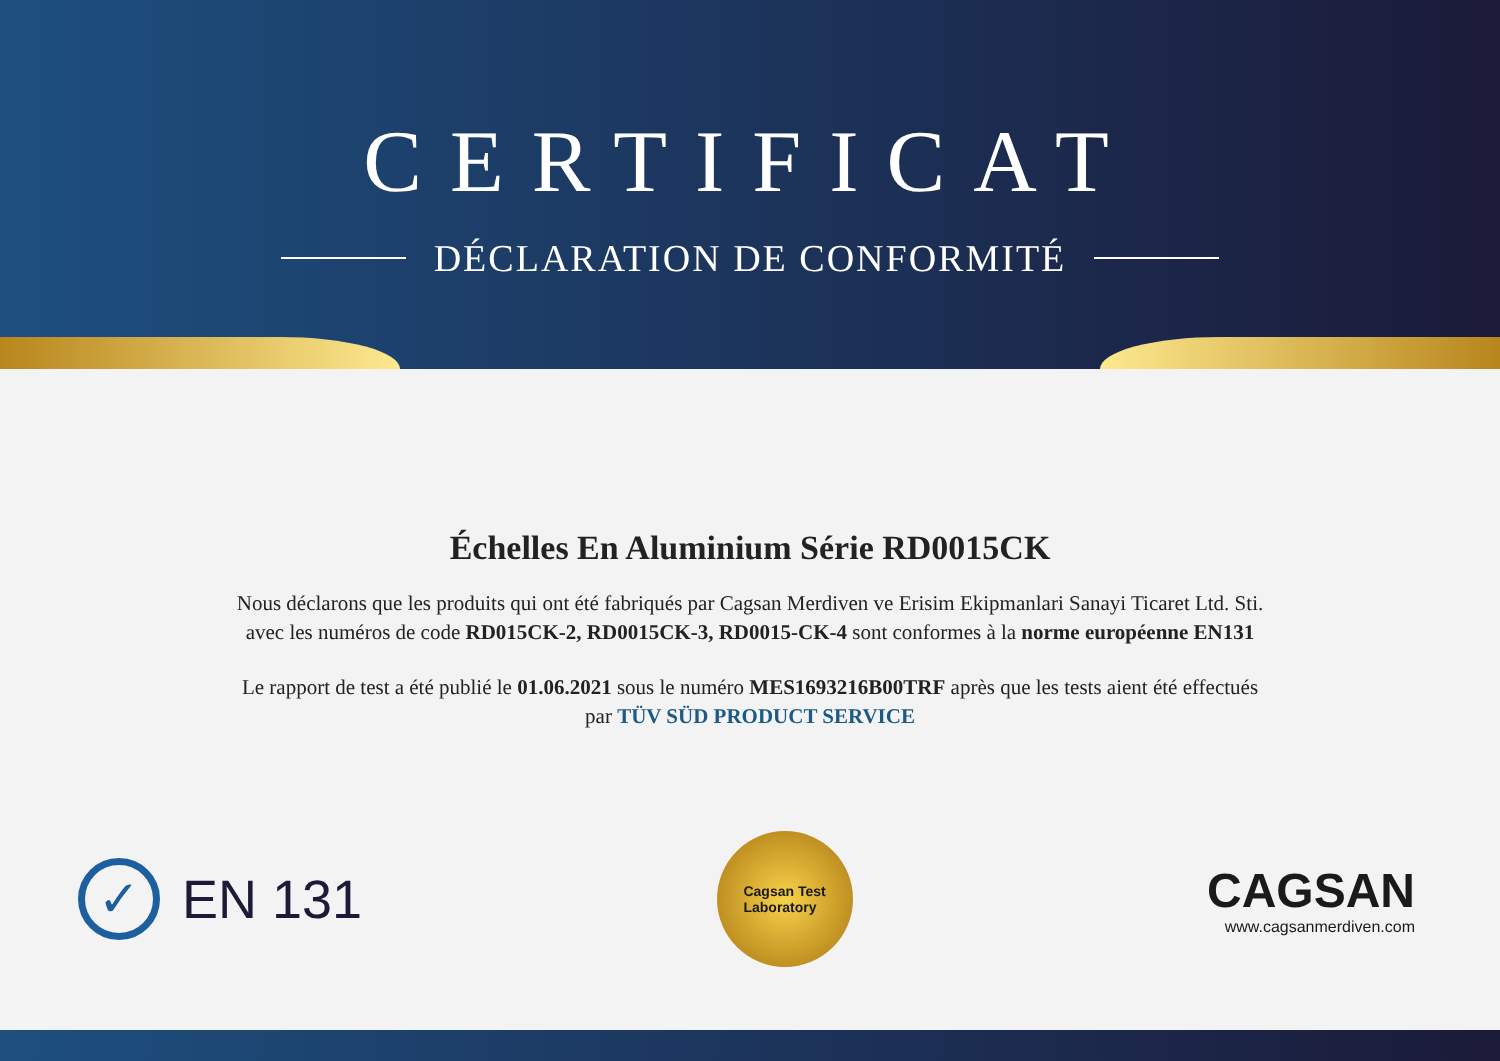CERTIFICAT
DÉCLARATION DE CONFORMITÉ
Échelles En Aluminium Série RD0015CK
Nous déclarons que les produits qui ont été fabriqués par Cagsan Merdiven ve Erisim Ekipmanlari Sanayi Ticaret Ltd. Sti.
avec les numéros de code RD015CK-2, RD0015CK-3, RD0015-CK-4 sont conformes à la norme européenne EN131
Le rapport de test a été publié le 01.06.2021 sous le numéro MES1693216B00TRF après que les tests aient été effectués
par TÜV SÜD PRODUCT SERVICE
✓
EN 131
Cagsan Test
Laboratory
CAGSAN
www.cagsanmerdiven.com